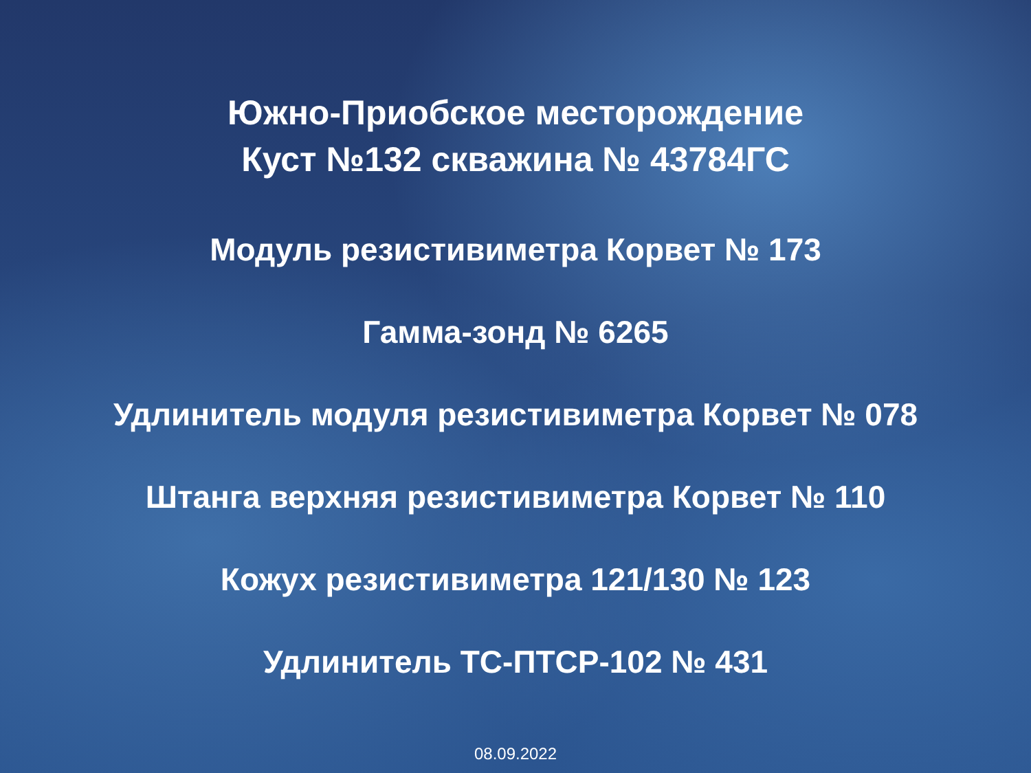Южно-Приобское месторождение
Куст №132 скважина № 43784ГС
Модуль резистивиметра Корвет № 173
Гамма-зонд № 6265
Удлинитель модуля резистивиметра Корвет № 078
Штанга верхняя резистивиметра Корвет № 110
Кожух резистивиметра 121/130 № 123
Удлинитель ТС-ПТСР-102 № 431
08.09.2022